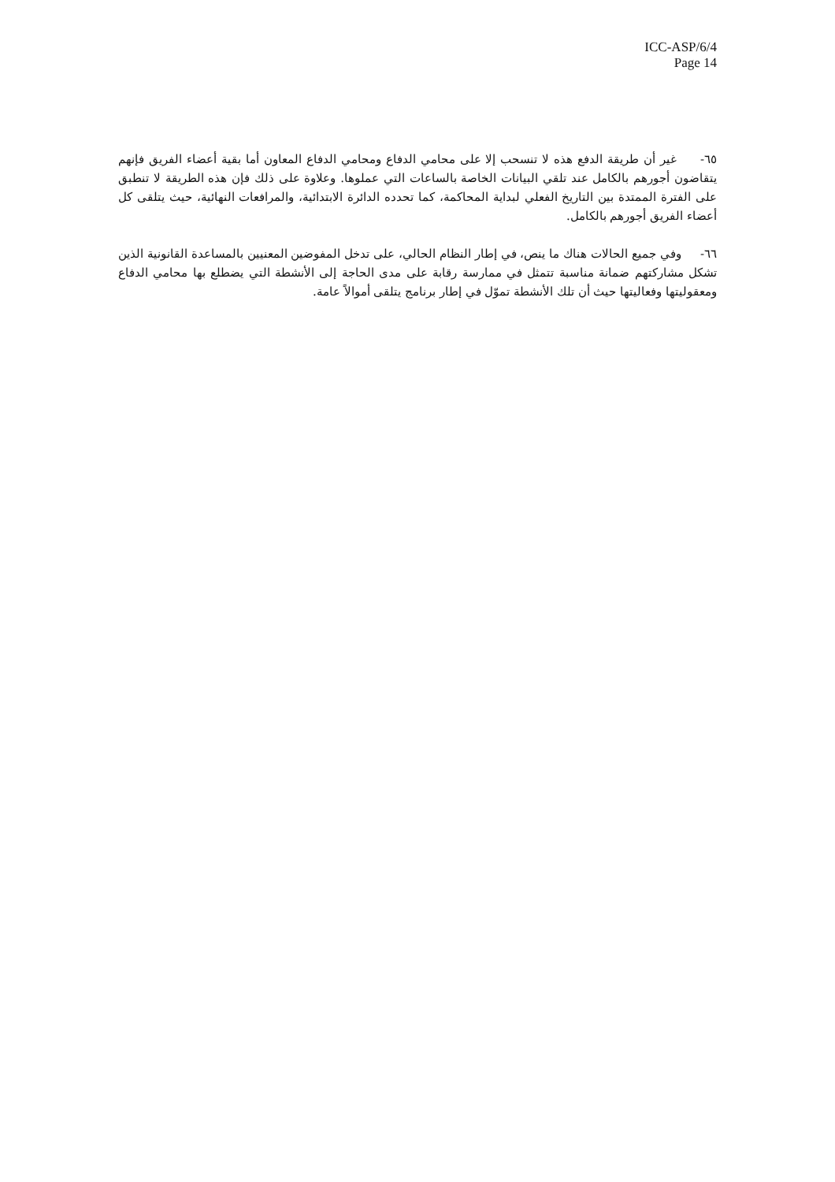ICC-ASP/6/4
Page 14
٦٥- غير أن طريقة الدفع هذه لا تنسحب إلا على محامي الدفاع ومحامي الدفاع المعاون أما بقية أعضاء الفريق فإنهم يتقاضون أجورهم بالكامل عند تلقي البيانات الخاصة بالساعات التي عملوها. وعلاوة على ذلك فإن هذه الطريقة لا تنطبق على الفترة الممتدة بين التاريخ الفعلي لبداية المحاكمة، كما تحدده الدائرة الابتدائية، والمرافعات النهائية، حيث يتلقى كل أعضاء الفريق أجورهم بالكامل.
٦٦- وفي جميع الحالات هناك ما ينص، في إطار النظام الحالي، على تدخل المفوضين المعنيين بالمساعدة القانونية الذين تشكل مشاركتهم ضمانة مناسبة تتمثل في ممارسة رقابة على مدى الحاجة إلى الأنشطة التي يضطلع بها محامي الدفاع ومعقوليتها وفعاليتها حيث أن تلك الأنشطة تموّل في إطار برنامج يتلقى أموالاً عامة.